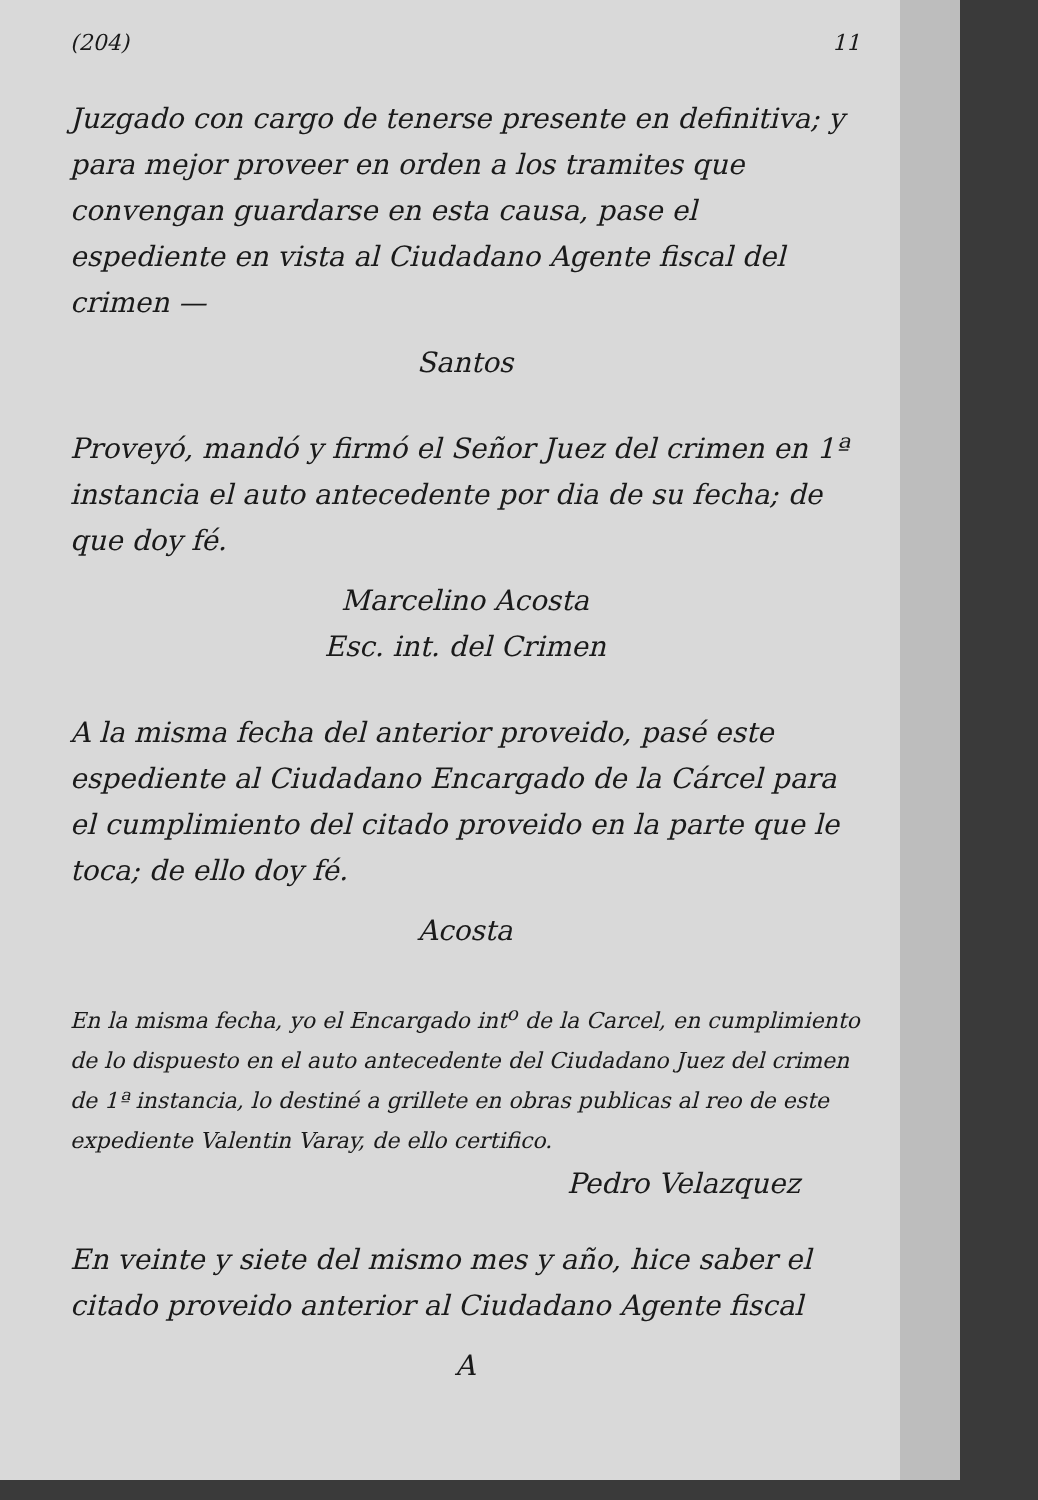(204) 11
Juzgado con cargo de tenerse presente en definitiva; y para mejor proveer en orden a los tramites que convengan guardarse en esta causa, pase el espediente en vista al Ciudadano Agente fiscal del crimen —
Santos
Proveyó, mandó y firmó el Señor Juez del crimen en 1ª instancia el auto antecedente por dia de su fecha; de que doy fé.
Marcelino Acosta
Esc. int. del Crimen
A la misma fecha del anterior proveido, pasé este espediente al Ciudadano Encargado de la Cárcel para el cumplimiento del citado proveido en la parte que le toca; de ello doy fé.
Acosta
En la misma fecha, yo el Encargado int<sup>o</sup> de la Carcel, en cumplimiento de lo dispuesto en el auto antecedente del Ciudadano Juez del crimen de 1ª instancia, lo destiné a grillete en obras publicas al reo de este expediente Valentin Varay, de ello certifico.
Pedro Velazquez
En veinte y siete del mismo mes y año, hice saber el citado proveido anterior al Ciudadano Agente fiscal
A